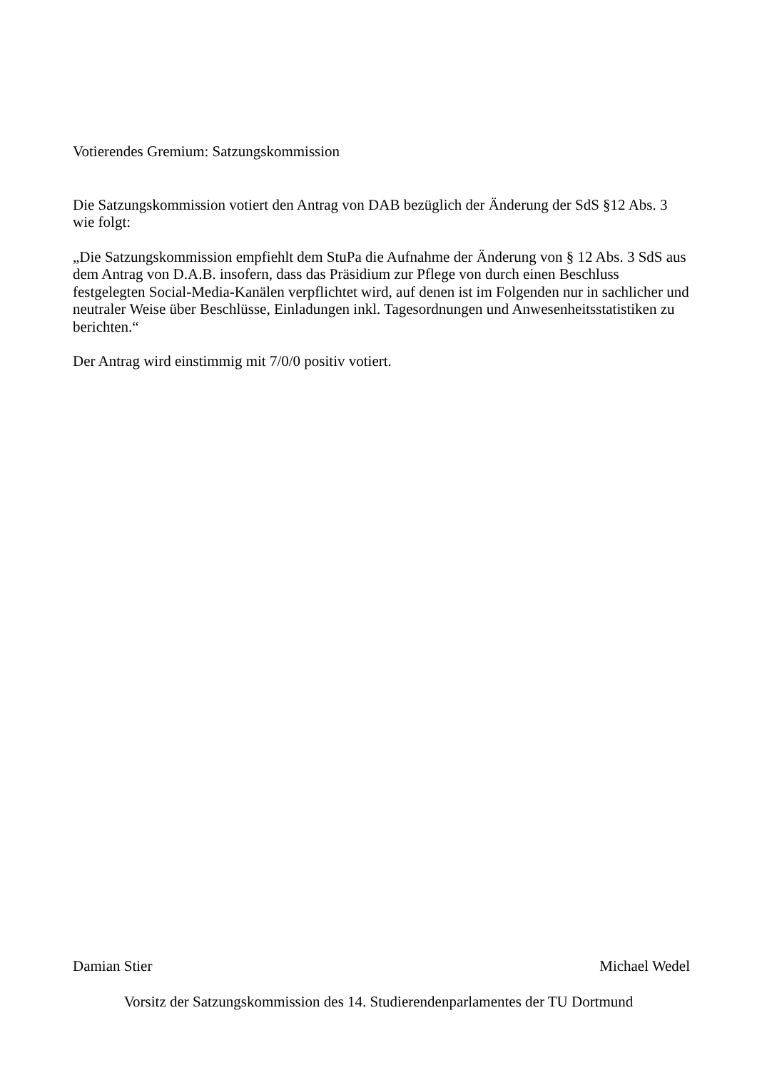Votierendes Gremium: Satzungskommission
Die Satzungskommission votiert den Antrag von DAB bezüglich der Änderung der SdS §12 Abs. 3 wie folgt:
„Die Satzungskommission empfiehlt dem StuPa die Aufnahme der Änderung von § 12 Abs. 3 SdS aus dem Antrag von D.A.B. insofern, dass das Präsidium zur Pflege von durch einen Beschluss festgelegten Social-Media-Kanälen verpflichtet wird, auf denen ist im Folgenden nur in sachlicher und neutraler Weise über Beschlüsse, Einladungen inkl. Tagesordnungen und Anwesenheitsstatistiken zu berichten.“
Der Antrag wird einstimmig mit 7/0/0 positiv votiert.
Damian Stier Michael Wedel
Vorsitz der Satzungskommission des 14. Studierendenparlamentes der TU Dortmund